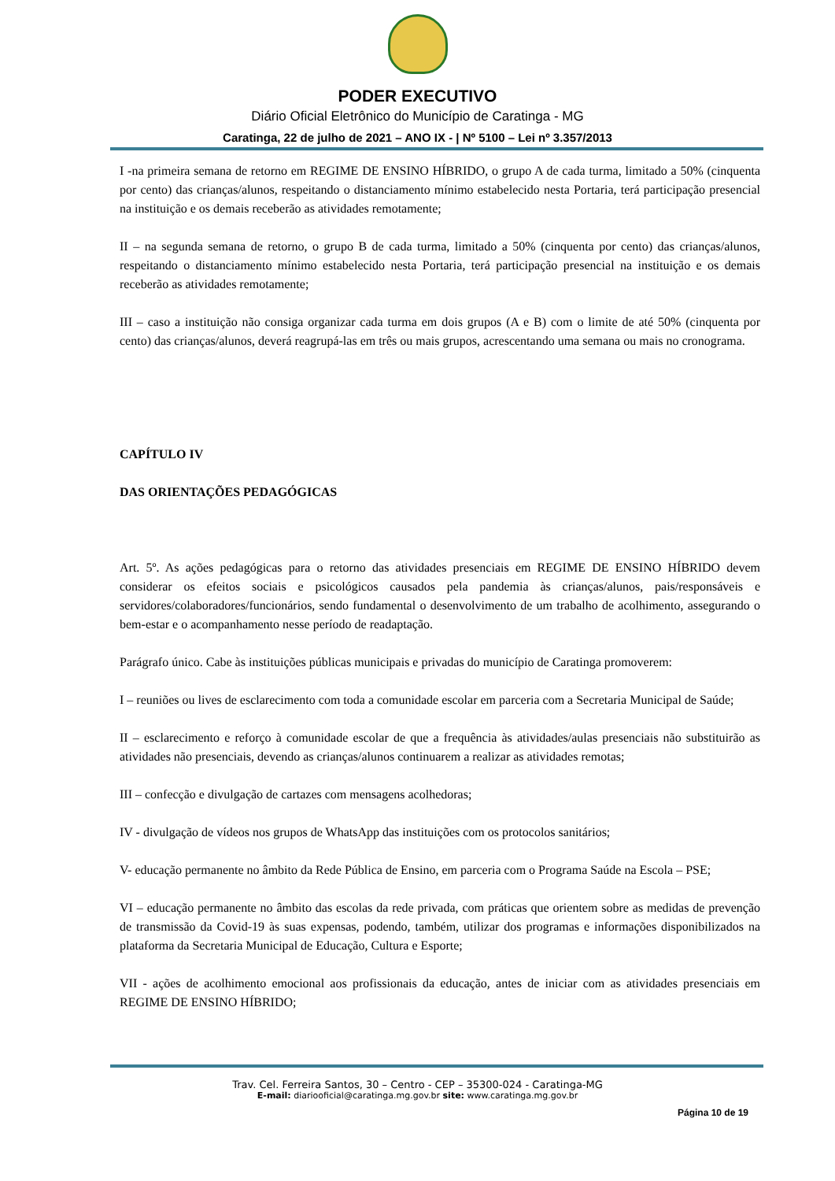PODER EXECUTIVO
Diário Oficial Eletrônico do Município de Caratinga - MG
Caratinga, 22 de julho de 2021 – ANO IX - | Nº 5100 – Lei nº 3.357/2013
I -na primeira semana de retorno em REGIME DE ENSINO HÍBRIDO, o grupo A de cada turma, limitado a 50% (cinquenta por cento) das crianças/alunos, respeitando o distanciamento mínimo estabelecido nesta Portaria, terá participação presencial na instituição e os demais receberão as atividades remotamente;
II – na segunda semana de retorno, o grupo B de cada turma, limitado a 50% (cinquenta por cento) das crianças/alunos, respeitando o distanciamento mínimo estabelecido nesta Portaria, terá participação presencial na instituição e os demais receberão as atividades remotamente;
III – caso a instituição não consiga organizar cada turma em dois grupos (A e B) com o limite de até 50% (cinquenta por cento) das crianças/alunos, deverá reagrupá-las em três ou mais grupos, acrescentando uma semana ou mais no cronograma.
CAPÍTULO IV
DAS ORIENTAÇÕES PEDAGÓGICAS
Art. 5º. As ações pedagógicas para o retorno das atividades presenciais em REGIME DE ENSINO HÍBRIDO devem considerar os efeitos sociais e psicológicos causados pela pandemia às crianças/alunos, pais/responsáveis e servidores/colaboradores/funcionários, sendo fundamental o desenvolvimento de um trabalho de acolhimento, assegurando o bem-estar e o acompanhamento nesse período de readaptação.
Parágrafo único. Cabe às instituições públicas municipais e privadas do município de Caratinga promoverem:
I – reuniões ou lives de esclarecimento com toda a comunidade escolar em parceria com a Secretaria Municipal de Saúde;
II – esclarecimento e reforço à comunidade escolar de que a frequência às atividades/aulas presenciais não substituirão as atividades não presenciais, devendo as crianças/alunos continuarem a realizar as atividades remotas;
III – confecção e divulgação de cartazes com mensagens acolhedoras;
IV - divulgação de vídeos nos grupos de WhatsApp das instituições com os protocolos sanitários;
V- educação permanente no âmbito da Rede Pública de Ensino, em parceria com o Programa Saúde na Escola – PSE;
VI – educação permanente no âmbito das escolas da rede privada, com práticas que orientem sobre as medidas de prevenção de transmissão da Covid-19 às suas expensas, podendo, também, utilizar dos programas e informações disponibilizados na plataforma da Secretaria Municipal de Educação, Cultura e Esporte;
VII - ações de acolhimento emocional aos profissionais da educação, antes de iniciar com as atividades presenciais em REGIME DE ENSINO HÍBRIDO;
Trav. Cel. Ferreira Santos, 30 – Centro - CEP – 35300-024 - Caratinga-MG
E-mail: diariooficial@caratinga.mg.gov.br site: www.caratinga.mg.gov.br
Página 10 de 19